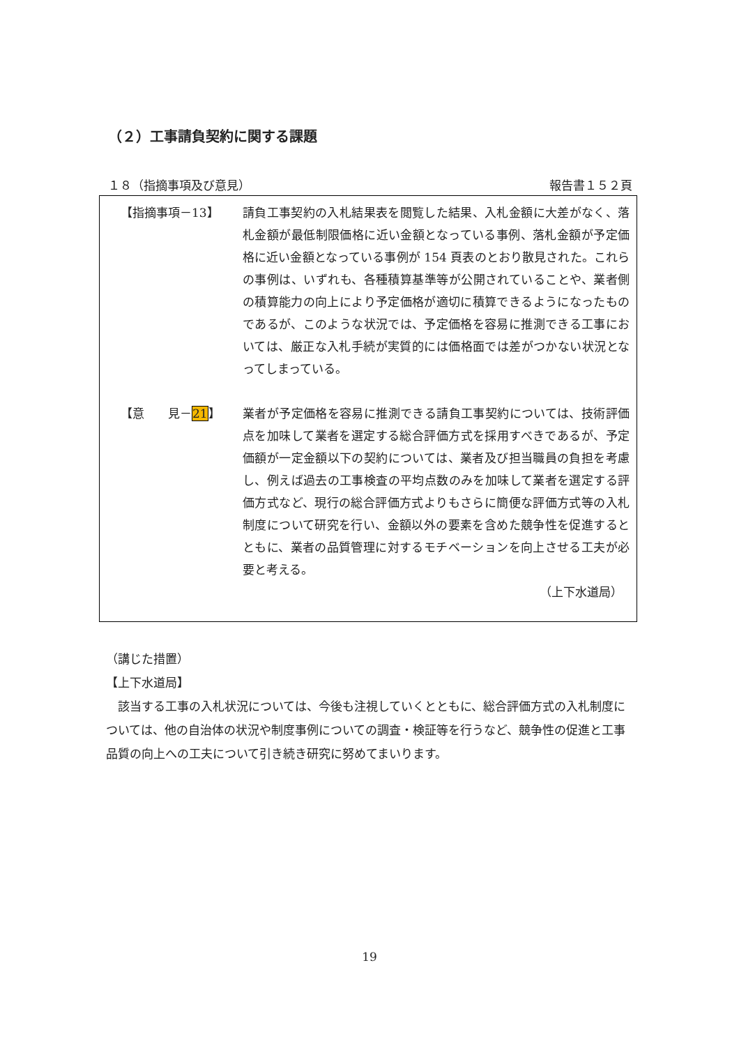（２）工事請負契約に関する課題
１８（指摘事項及び意見） 報告書１５２頁
【指摘事項－13】 請負工事契約の入札結果表を閲覧した結果、入札金額に大差がなく、落札金額が最低制限価格に近い金額となっている事例、落札金額が予定価格に近い金額となっている事例が 154 頁表のとおり散見された。これらの事例は、いずれも、各種積算基準等が公開されていることや、業者側の積算能力の向上により予定価格が適切に積算できるようになったものであるが、このような状況では、予定価格を容易に推測できる工事においては、厳正な入札手続が実質的には価格面では差がつかない状況となってしまっている。
【意　　見－21】 業者が予定価格を容易に推測できる請負工事契約については、技術評価点を加味して業者を選定する総合評価方式を採用すべきであるが、予定価額が一定金額以下の契約については、業者及び担当職員の負担を考慮し、例えば過去の工事検査の平均点数のみを加味して業者を選定する評価方式など、現行の総合評価方式よりもさらに簡便な評価方式等の入札制度について研究を行い、金額以外の要素を含めた競争性を促進するとともに、業者の品質管理に対するモチベーションを向上させる工夫が必要と考える。
（上下水道局）
（講じた措置）
【上下水道局】
　該当する工事の入札状況については、今後も注視していくとともに、総合評価方式の入札制度については、他の自治体の状況や制度事例についての調査・検証等を行うなど、競争性の促進と工事品質の向上への工夫について引き続き研究に努めてまいります。
19